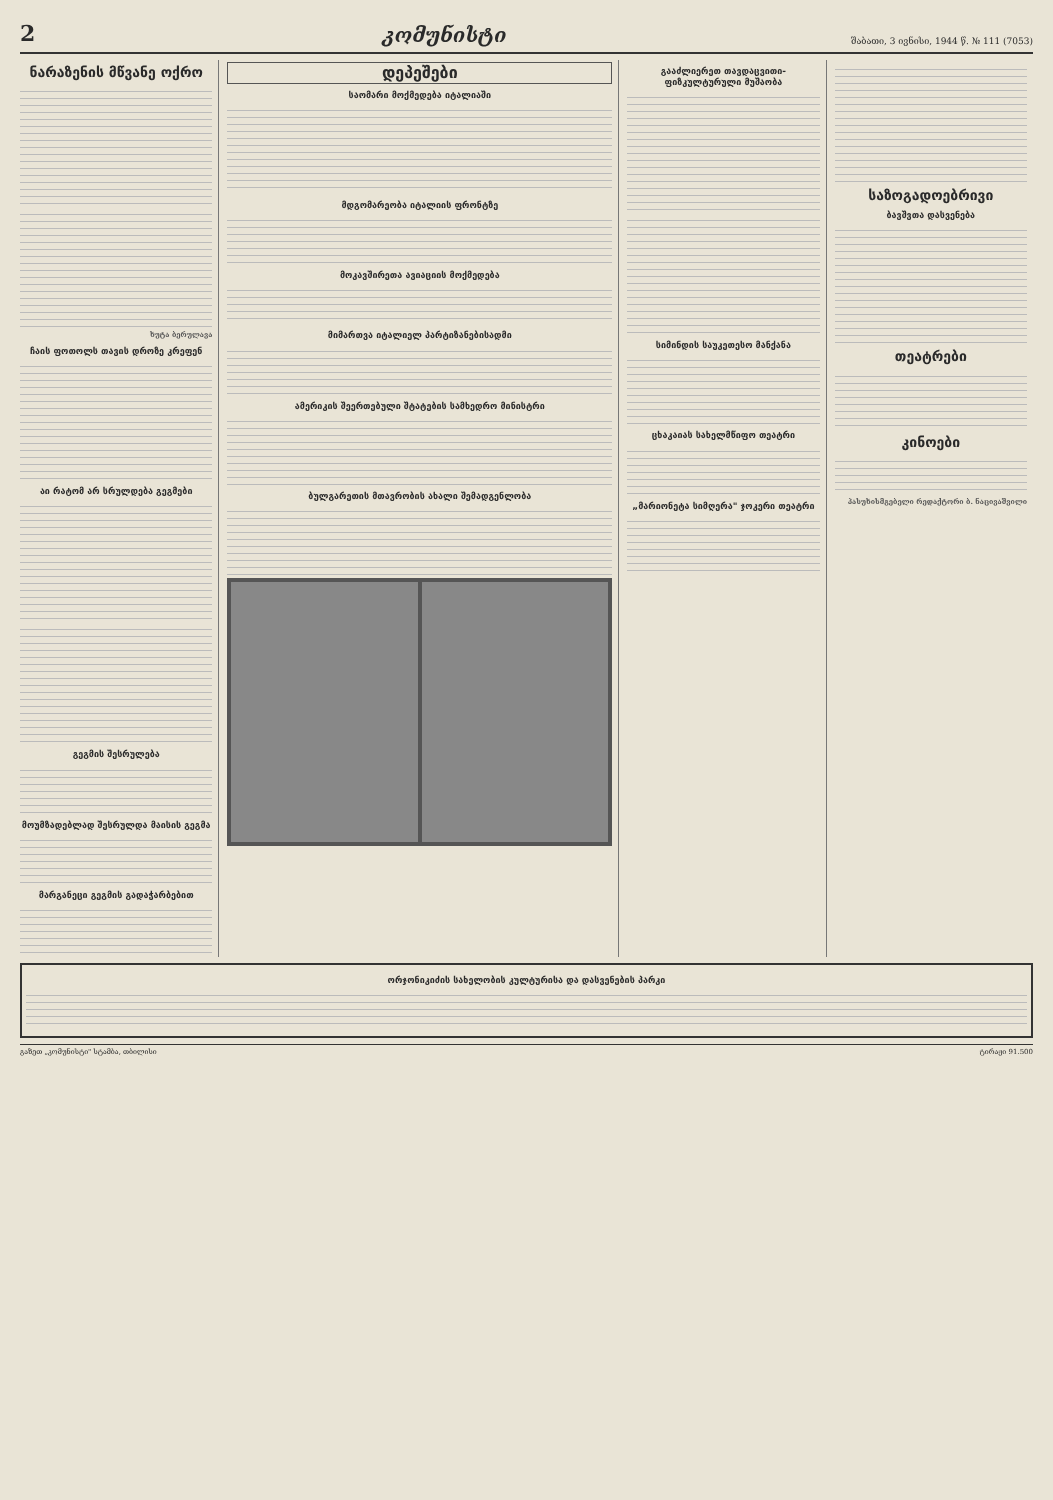2 კომუნისტი შაბათი, 3 ივნისი, 1944 წ. № 111 (7053)
ნარაზენის მწვანე ოქრო
ხუტა ბერულავა
ჩაის ფოთოლს თავის დროზე კრეფენ
აი რატომ არ სრულდება გეგმები
გეგმის შესრულება
მოუმზადებლად შესრულდა მაისის გეგმა
მარგანეცი გეგმის გადაჭარბებით
დეპეშები
საომარი მოქმედება იტალიაში
მდგომარეობა იტალიის ფრონტზე
მოკავშირეთა ავიაციის მოქმედება
მიმართვა იტალიელ პარტიზანებისადმი
ამერიკის შეერთებული შტატების სამხედრო მინისტრი
ბულგარეთის მთავრობის ახალი შემადგენლობა
გააძლიერეთ თავდაცვითი-ფიზკულტურული მუშაობა
სიმინდის საუკეთესო მანქანა
ცხაკაიას სახელმწიფო თეატრი
„მარიონეტა სიმღერა" ჯოკერი თეატრი
საზოგადოებრივი
ბავშვთა დასვენება
თეატრები
კინოები
პასუხისმგებელი რედაქტორი ბ. ნაცივაშვილი
ორჯონიკიძის სახელობის კულტურისა და დასვენების პარკი
გაზეთ „კომუნისტი" სტამბა, თბილისი ტირაჟი 91.500